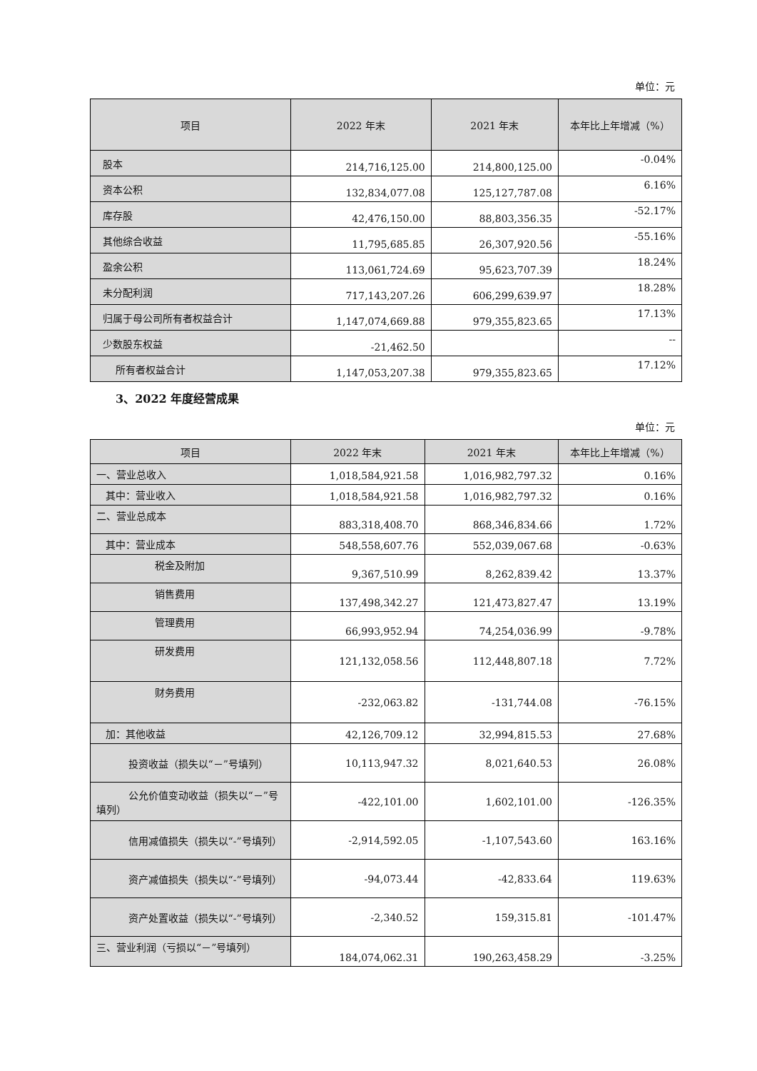单位：元
| 项目 | 2022 年末 | 2021 年末 | 本年比上年增减（%） |
| --- | --- | --- | --- |
| 股本 | 214,716,125.00 | 214,800,125.00 | -0.04% |
| 资本公积 | 132,834,077.08 | 125,127,787.08 | 6.16% |
| 库存股 | 42,476,150.00 | 88,803,356.35 | -52.17% |
| 其他综合收益 | 11,795,685.85 | 26,307,920.56 | -55.16% |
| 盈余公积 | 113,061,724.69 | 95,623,707.39 | 18.24% |
| 未分配利润 | 717,143,207.26 | 606,299,639.97 | 18.28% |
| 归属于母公司所有者权益合计 | 1,147,074,669.88 | 979,355,823.65 | 17.13% |
| 少数股东权益 | -21,462.50 | | -- |
| 所有者权益合计 | 1,147,053,207.38 | 979,355,823.65 | 17.12% |
3、2022 年度经营成果
单位：元
| 项目 | 2022 年末 | 2021 年末 | 本年比上年增减（%） |
| --- | --- | --- | --- |
| 一、营业总收入 | 1,018,584,921.58 | 1,016,982,797.32 | 0.16% |
| 其中：营业收入 | 1,018,584,921.58 | 1,016,982,797.32 | 0.16% |
| 二、营业总成本 | 883,318,408.70 | 868,346,834.66 | 1.72% |
| 其中：营业成本 | 548,558,607.76 | 552,039,067.68 | -0.63% |
| 税金及附加 | 9,367,510.99 | 8,262,839.42 | 13.37% |
| 销售费用 | 137,498,342.27 | 121,473,827.47 | 13.19% |
| 管理费用 | 66,993,952.94 | 74,254,036.99 | -9.78% |
| 研发费用 | 121,132,058.56 | 112,448,807.18 | 7.72% |
| 财务费用 | -232,063.82 | -131,744.08 | -76.15% |
| 加：其他收益 | 42,126,709.12 | 32,994,815.53 | 27.68% |
| 投资收益（损失以“－”号填列） | 10,113,947.32 | 8,021,640.53 | 26.08% |
| 公允价值变动收益（损失以“－”号填列） | -422,101.00 | 1,602,101.00 | -126.35% |
| 信用减值损失（损失以“-”号填列） | -2,914,592.05 | -1,107,543.60 | 163.16% |
| 资产减值损失（损失以“-”号填列） | -94,073.44 | -42,833.64 | 119.63% |
| 资产处置收益（损失以“-”号填列） | -2,340.52 | 159,315.81 | -101.47% |
| 三、营业利润（亏损以“－”号填列） | 184,074,062.31 | 190,263,458.29 | -3.25% |